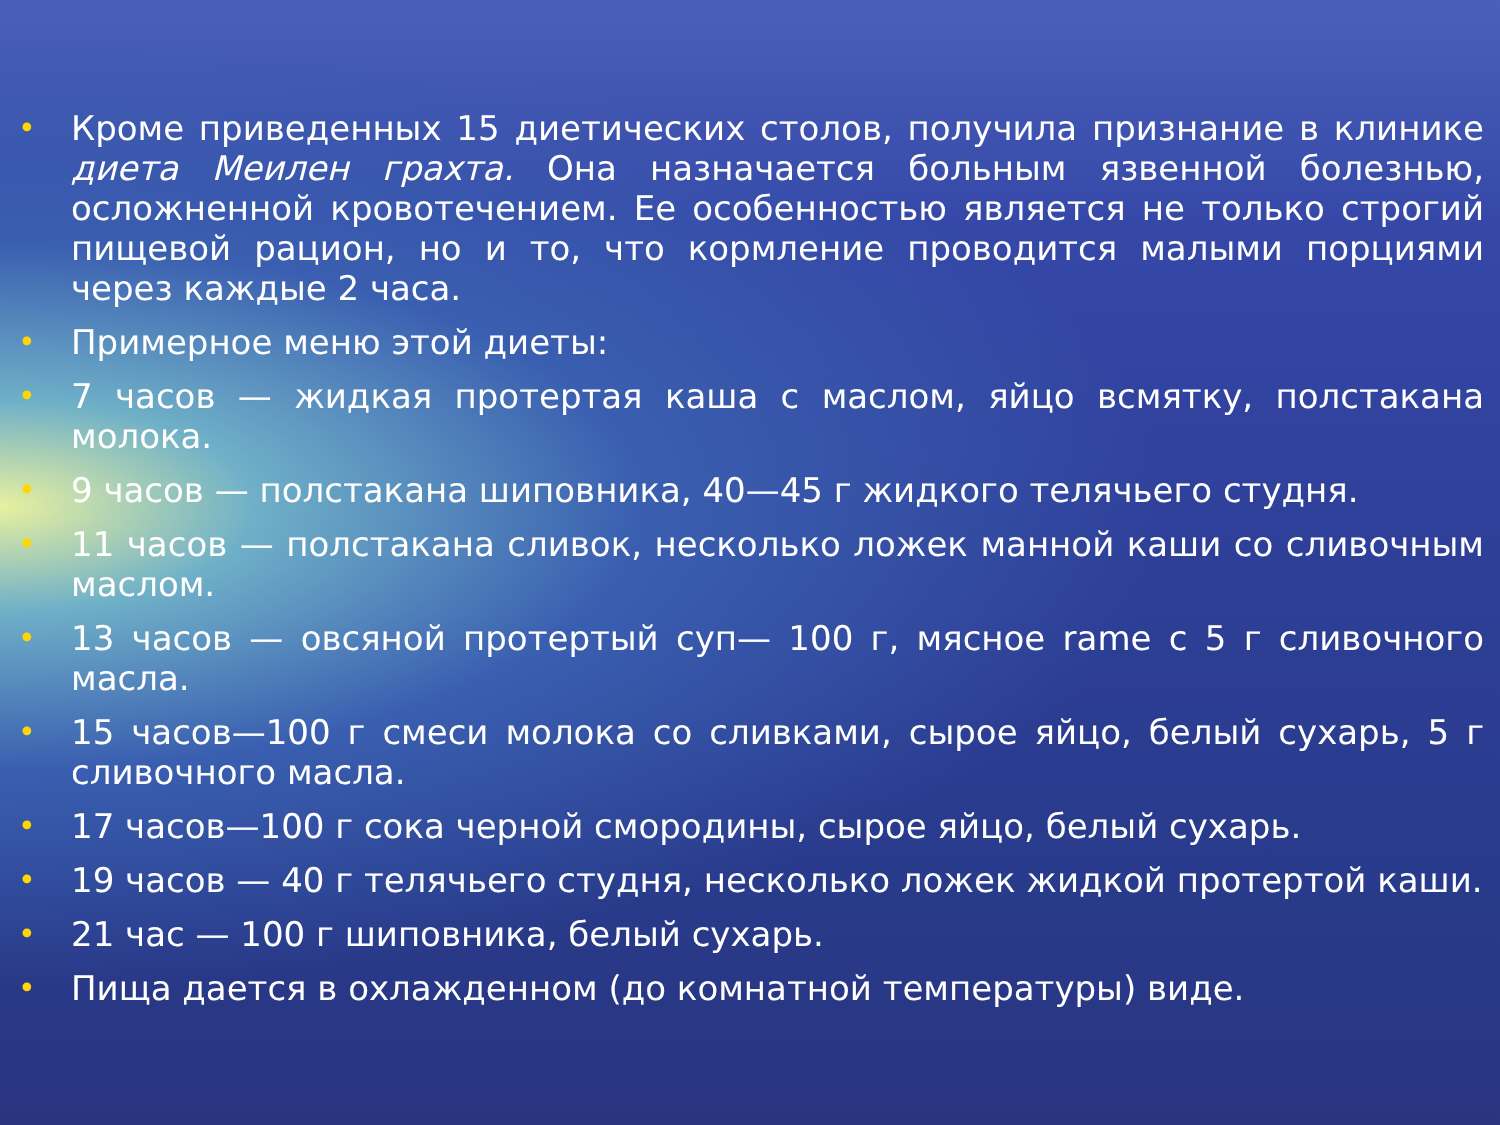• Кроме приведенных 15 диетических столов, получила признание в клинике диета Меилен грахта. Она назначается больным язвенной болезнью, осложненной кровотечением. Ее особенностью является не только строгий пищевой рацион, но и то, что кормление проводится малыми порциями через каждые 2 часа.
• Примерное меню этой диеты:
• 7 часов — жидкая протертая каша с маслом, яйцо всмятку, полстакана молока.
• 9 часов — полстакана шиповника, 40—45 г жидкого телячьего студня.
• 11 часов — полстакана сливок, несколько ложек манной каши со сливочным маслом.
• 13 часов — овсяной протертый суп— 100 г, мясное rame с 5 г сливочного масла.
• 15 часов—100 г смеси молока со сливками, сырое яйцо, белый сухарь, 5 г сливочного масла.
• 17 часов—100 г сока черной смородины, сырое яйцо, белый сухарь.
• 19 часов — 40 г телячьего студня, несколько ложек жидкой протертой каши.
• 21 час — 100 г шиповника, белый сухарь.
• Пища дается в охлажденном (до комнатной температуры) виде.